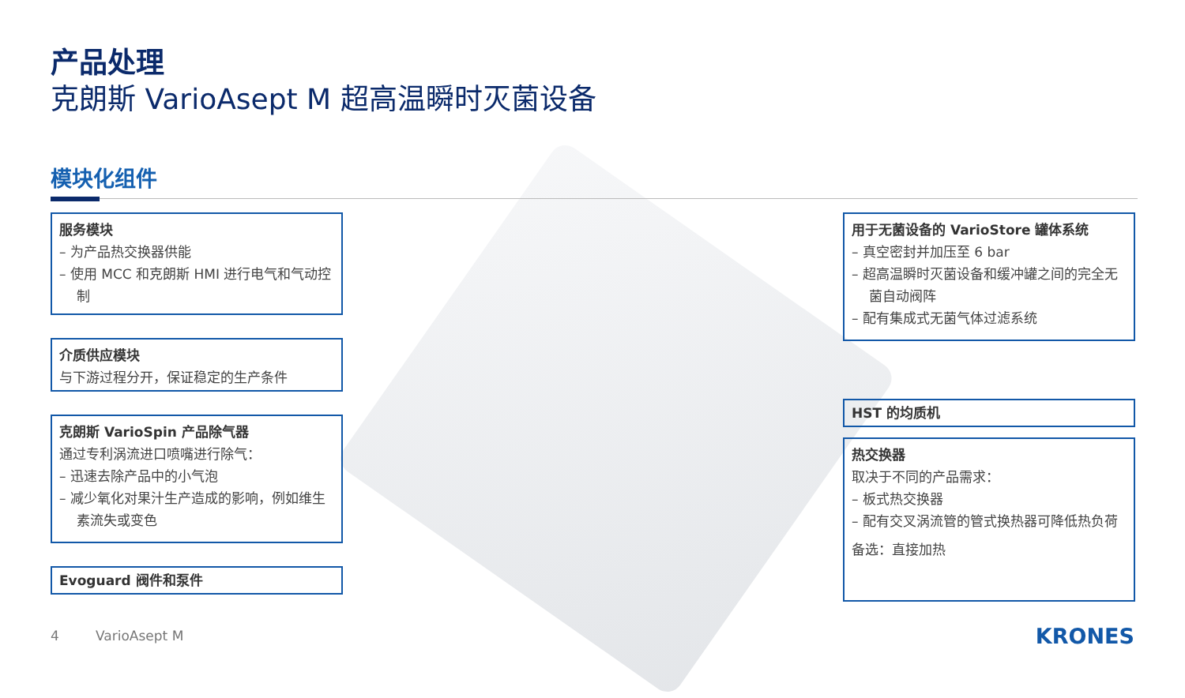产品处理
克朗斯 VarioAsept M 超高温瞬时灭菌设备
模块化组件
服务模块
– 为产品热交换器供能
– 使用 MCC 和克朗斯 HMI 进行电气和气动控制
介质供应模块
与下游过程分开，保证稳定的生产条件
克朗斯 VarioSpin 产品除气器
通过专利涡流进口喷嘴进行除气：
– 迅速去除产品中的小气泡
– 减少氧化对果汁生产造成的影响，例如维生素流失或变色
Evoguard 阀件和泵件
用于无菌设备的 VarioStore 罐体系统
– 真空密封并加压至 6 bar
– 超高温瞬时灭菌设备和缓冲罐之间的完全无菌自动阀阵
– 配有集成式无菌气体过滤系统
HST 的均质机
热交换器
取决于不同的产品需求：
– 板式热交换器
– 配有交叉涡流管的管式换热器可降低热负荷
备选：直接加热
4 VarioAsept M KRONES